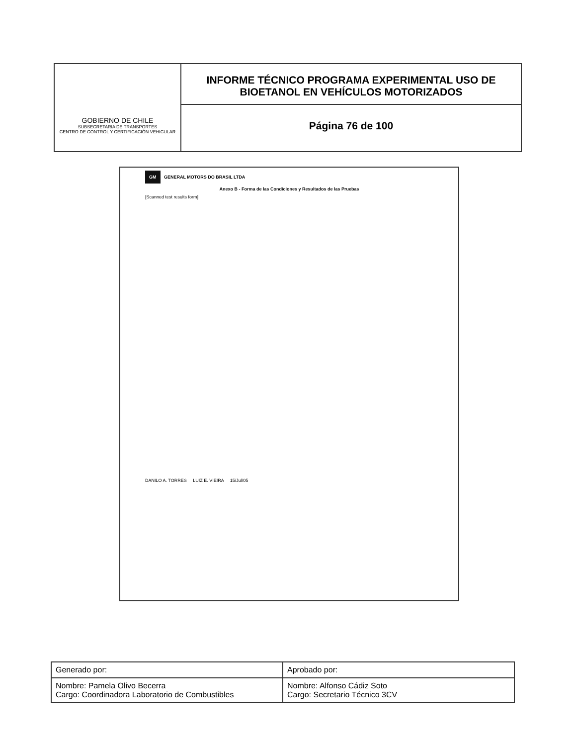GOBIERNO DE CHILE
SUBSECRETARIA DE TRANSPORTES
CENTRO DE CONTROL Y CERTIFICACIÓN VEHICULAR
INFORME TÉCNICO PROGRAMA EXPERIMENTAL USO DE BIOETANOL EN VEHÍCULOS MOTORIZADOS
Página 76 de 100
GM GENERAL MOTORS DO BRASIL LTDA
Anexo B - Forma de las Condiciones y Resultados de las Pruebas
[Scanned test results form]
DANILO A. TORRES LUIZ E. VIEIRA 15/Jul/05
| Generado por: | Aprobado por: |
| Nombre: Pamela Olivo Becerra Cargo: Coordinadora Laboratorio de Combustibles | Nombre: Alfonso Cádiz Soto Cargo: Secretario Técnico 3CV |